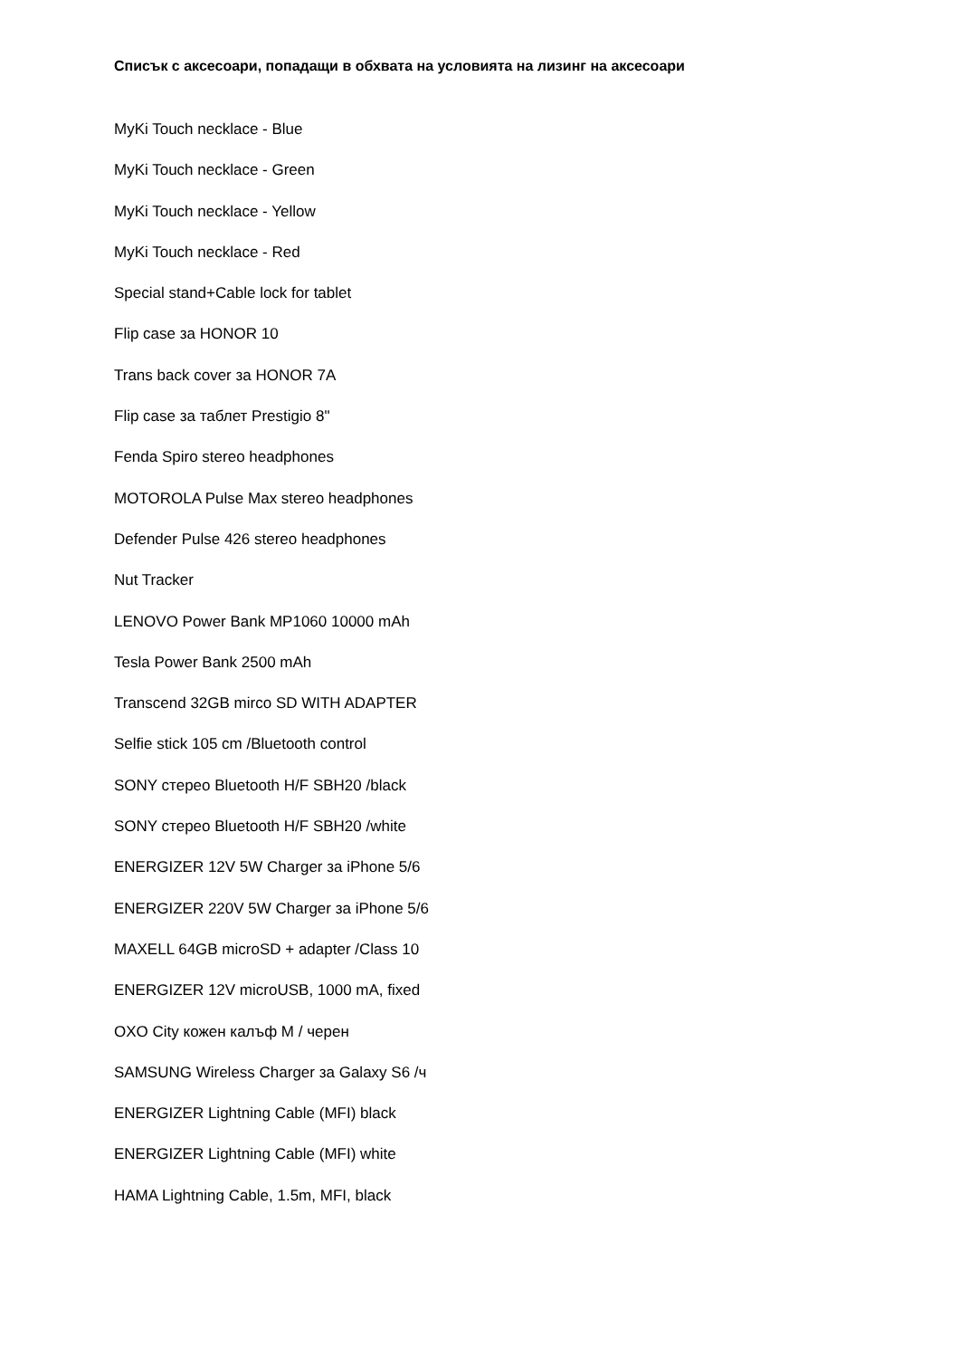Списък с аксесоари, попадащи в обхвата на условията на лизинг на аксесоари
MyKi Touch necklace - Blue
MyKi Touch necklace - Green
MyKi Touch necklace - Yellow
MyKi Touch necklace - Red
Special stand+Cable lock for tablet
Flip case за HONOR 10
Trans back cover за HONOR 7A
Flip case за таблет Prestigio 8"
Fenda Spiro stereo headphones
MOTOROLA Pulse Max stereo headphones
Defender Pulse 426 stereo headphones
Nut Tracker
LENOVO Power Bank MP1060 10000 mAh
Tesla Power Bank 2500 mAh
Transcend 32GB mirco SD WITH ADAPTER
Selfie stick 105 cm /Bluetooth control
SONY стерео Bluetooth H/F SBH20 /black
SONY стерео Bluetooth H/F SBH20 /white
ENERGIZER 12V 5W Charger за iPhone 5/6
ENERGIZER 220V 5W Charger за iPhone 5/6
MAXELL 64GB microSD + adapter /Class 10
ENERGIZER 12V microUSB, 1000 mA, fixed
OXO City кожен калъф M / черен
SAMSUNG Wireless Charger за Galaxy S6 /ч
ENERGIZER Lightning Cable (MFI) black
ENERGIZER Lightning Cable (MFI) white
HAMA Lightning Cable, 1.5m, MFI, black